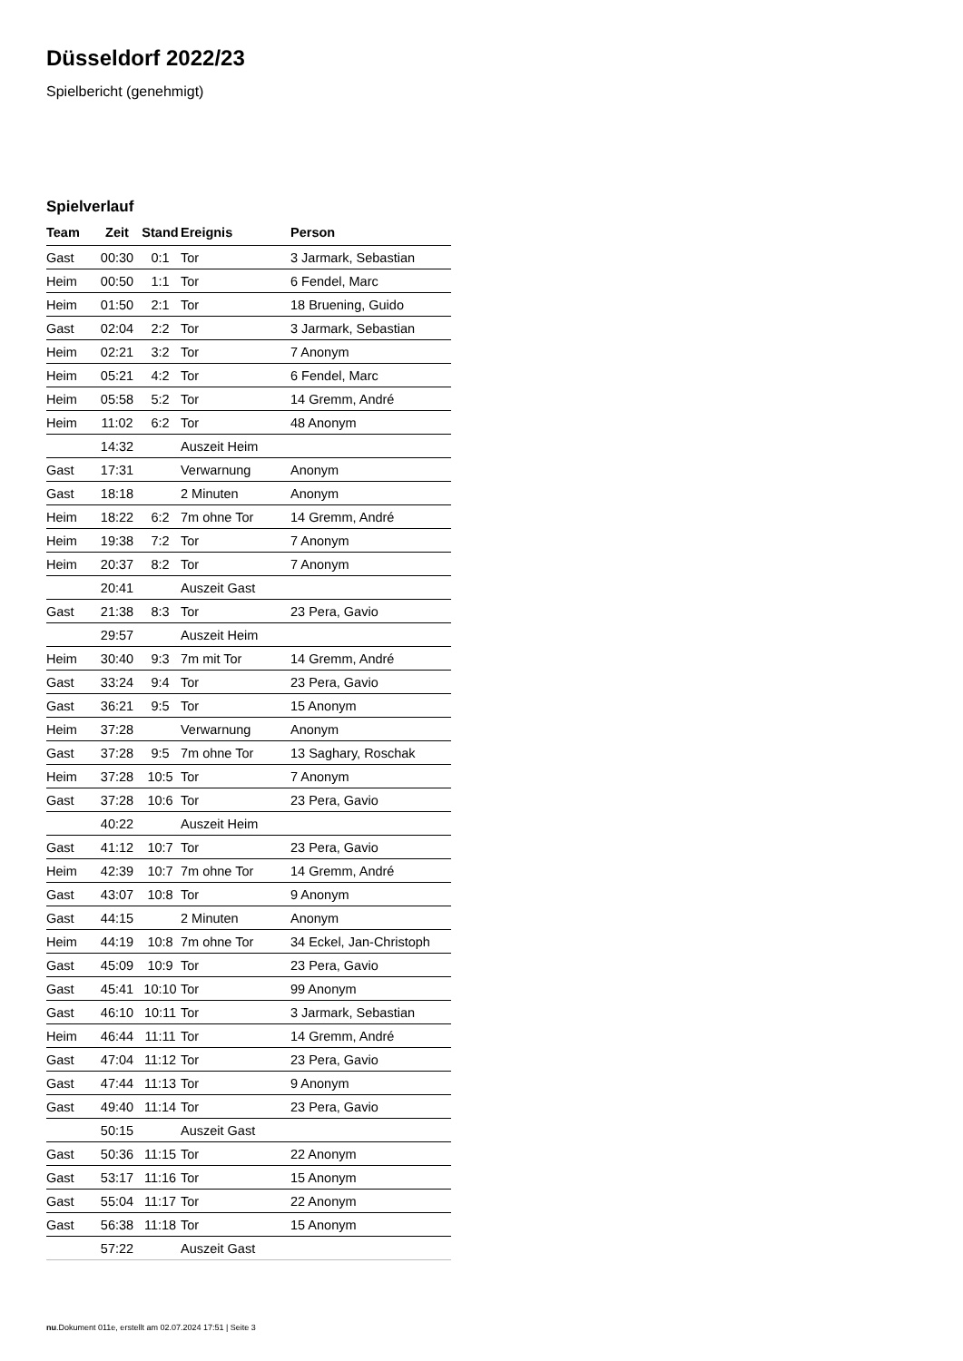Düsseldorf 2022/23
Spielbericht (genehmigt)
Spielverlauf
| Team | Zeit | Stand | Ereignis | Person |
| --- | --- | --- | --- | --- |
| Gast | 00:30 | 0:1 | Tor | 3 Jarmark, Sebastian |
| Heim | 00:50 | 1:1 | Tor | 6 Fendel, Marc |
| Heim | 01:50 | 2:1 | Tor | 18 Bruening, Guido |
| Gast | 02:04 | 2:2 | Tor | 3 Jarmark, Sebastian |
| Heim | 02:21 | 3:2 | Tor | 7 Anonym |
| Heim | 05:21 | 4:2 | Tor | 6 Fendel, Marc |
| Heim | 05:58 | 5:2 | Tor | 14 Gremm, André |
| Heim | 11:02 | 6:2 | Tor | 48 Anonym |
| | 14:32 | | Auszeit Heim | |
| Gast | 17:31 | | Verwarnung | Anonym |
| Gast | 18:18 | | 2 Minuten | Anonym |
| Heim | 18:22 | 6:2 | 7m ohne Tor | 14 Gremm, André |
| Heim | 19:38 | 7:2 | Tor | 7 Anonym |
| Heim | 20:37 | 8:2 | Tor | 7 Anonym |
| | 20:41 | | Auszeit Gast | |
| Gast | 21:38 | 8:3 | Tor | 23 Pera, Gavio |
| | 29:57 | | Auszeit Heim | |
| Heim | 30:40 | 9:3 | 7m mit Tor | 14 Gremm, André |
| Gast | 33:24 | 9:4 | Tor | 23 Pera, Gavio |
| Gast | 36:21 | 9:5 | Tor | 15 Anonym |
| Heim | 37:28 | | Verwarnung | Anonym |
| Gast | 37:28 | 9:5 | 7m ohne Tor | 13 Saghary, Roschak |
| Heim | 37:28 | 10:5 | Tor | 7 Anonym |
| Gast | 37:28 | 10:6 | Tor | 23 Pera, Gavio |
| | 40:22 | | Auszeit Heim | |
| Gast | 41:12 | 10:7 | Tor | 23 Pera, Gavio |
| Heim | 42:39 | 10:7 | 7m ohne Tor | 14 Gremm, André |
| Gast | 43:07 | 10:8 | Tor | 9 Anonym |
| Gast | 44:15 | | 2 Minuten | Anonym |
| Heim | 44:19 | 10:8 | 7m ohne Tor | 34 Eckel, Jan-Christoph |
| Gast | 45:09 | 10:9 | Tor | 23 Pera, Gavio |
| Gast | 45:41 | 10:10 | Tor | 99 Anonym |
| Gast | 46:10 | 10:11 | Tor | 3 Jarmark, Sebastian |
| Heim | 46:44 | 11:11 | Tor | 14 Gremm, André |
| Gast | 47:04 | 11:12 | Tor | 23 Pera, Gavio |
| Gast | 47:44 | 11:13 | Tor | 9 Anonym |
| Gast | 49:40 | 11:14 | Tor | 23 Pera, Gavio |
| | 50:15 | | Auszeit Gast | |
| Gast | 50:36 | 11:15 | Tor | 22 Anonym |
| Gast | 53:17 | 11:16 | Tor | 15 Anonym |
| Gast | 55:04 | 11:17 | Tor | 22 Anonym |
| Gast | 56:38 | 11:18 | Tor | 15 Anonym |
| | 57:22 | | Auszeit Gast | |
nu.Dokument 011e, erstellt am 02.07.2024 17:51 | Seite 3